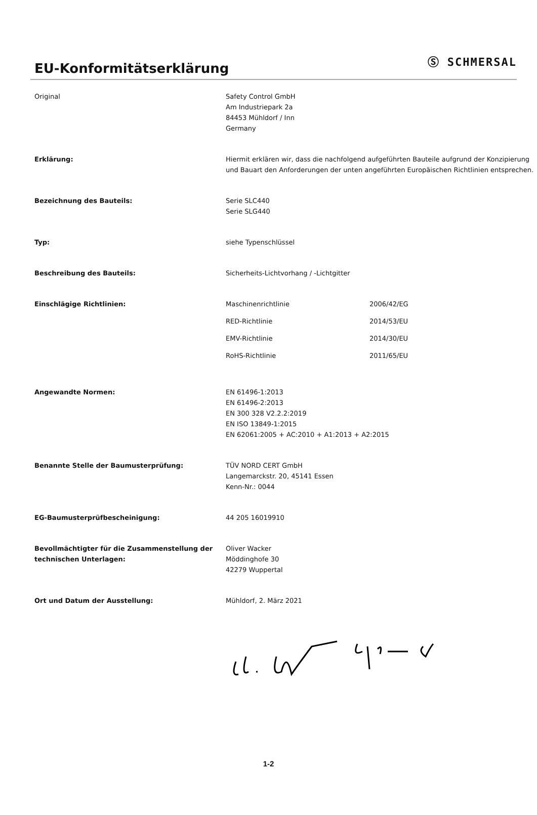EU-Konformitätserklärung
Ⓢ SCHMERSAL
Original Safety Control GmbH
Am Industriepark 2a
84453 Mühldorf / Inn
Germany
Erklärung: Hiermit erklären wir, dass die nachfolgend aufgeführten Bauteile aufgrund der Konzipierung und Bauart den Anforderungen der unten angeführten Europäischen Richtlinien entsprechen.
Bezeichnung des Bauteils: Serie SLC440
Serie SLG440
Typ: siehe Typenschlüssel
Beschreibung des Bauteils: Sicherheits-Lichtvorhang / -Lichtgitter
Einschlägige Richtlinien:
| Maschinenrichtlinie | 2006/42/EG |
| RED-Richtlinie | 2014/53/EU |
| EMV-Richtlinie | 2014/30/EU |
| RoHS-Richtlinie | 2011/65/EU |
Angewandte Normen: EN 61496-1:2013
EN 61496-2:2013
EN 300 328 V2.2.2:2019
EN ISO 13849-1:2015
EN 62061:2005 + AC:2010 + A1:2013 + A2:2015
Benannte Stelle der Baumusterprüfung: TÜV NORD CERT GmbH
Langemarckstr. 20, 45141 Essen
Kenn-Nr.: 0044
EG-Baumusterprüfbescheinigung: 44 205 16019910
Bevollmächtigter für die Zusammenstellung der technischen Unterlagen:
Oliver Wacker
Möddinghofe 30
42279 Wuppertal
Ort und Datum der Ausstellung: Mühldorf, 2. März 2021
1-2